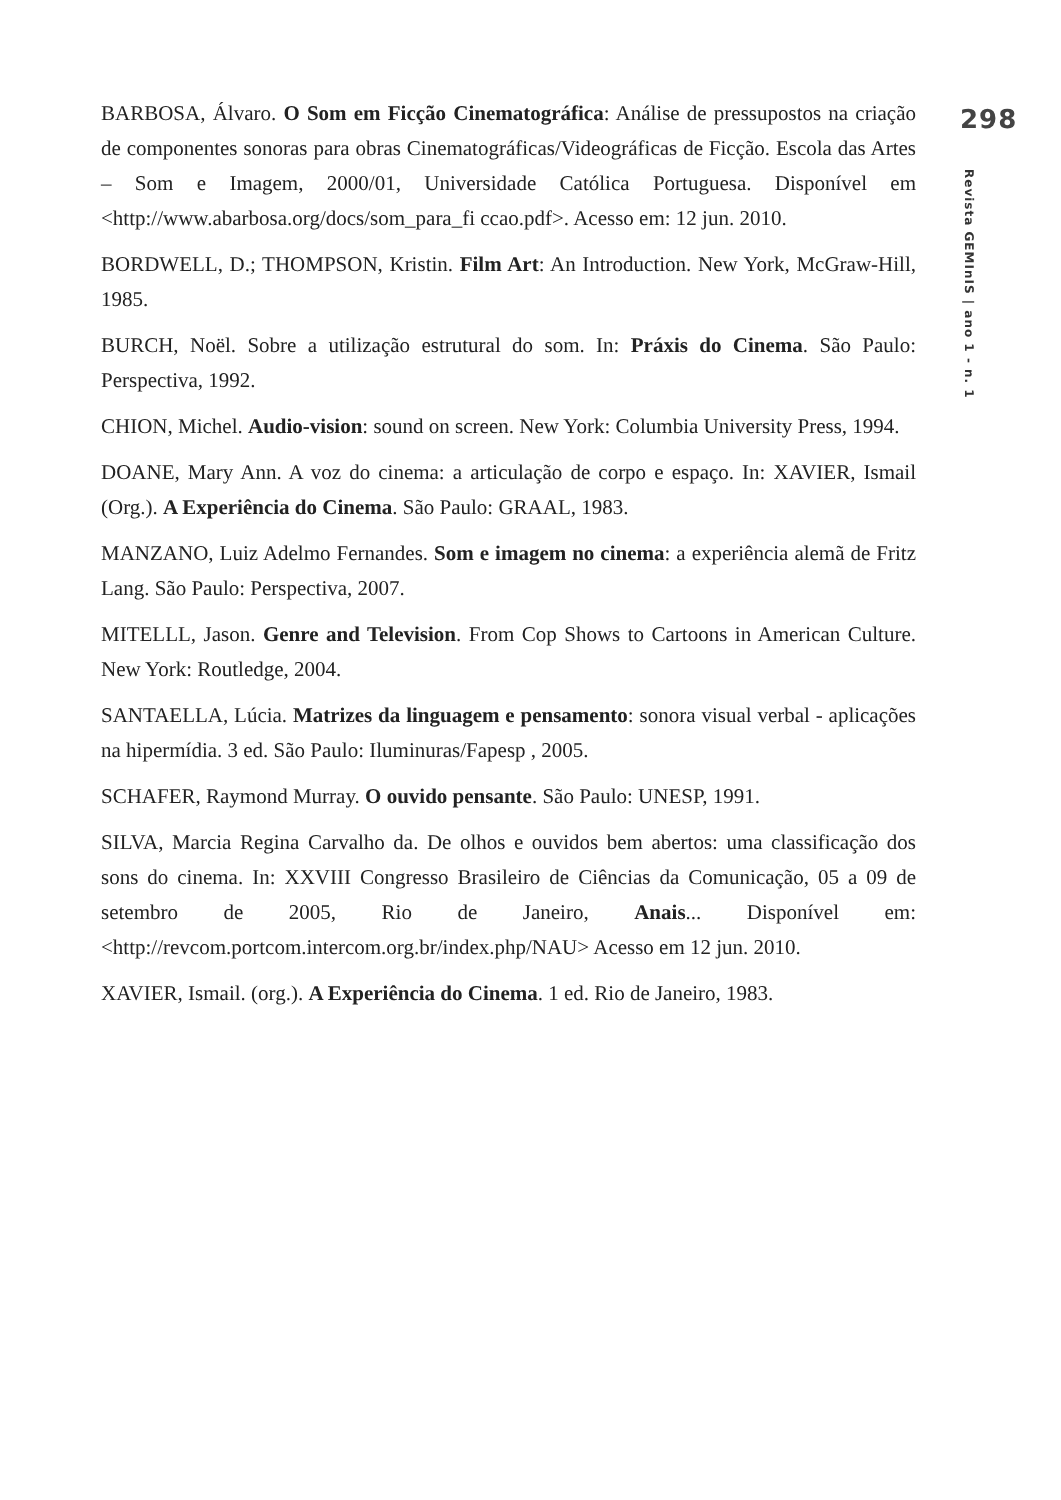BARBOSA, Álvaro. O Som em Ficção Cinematográfica: Análise de pressupostos na criação de componentes sonoras para obras Cinematográficas/Videográficas de Ficção. Escola das Artes – Som e Imagem, 2000/01, Universidade Católica Portuguesa. Disponível em <http://www.abarbosa.org/docs/som_para_fi ccao.pdf>. Acesso em: 12 jun. 2010.
BORDWELL, D.; THOMPSON, Kristin. Film Art: An Introduction. New York, McGraw-Hill, 1985.
BURCH, Noël. Sobre a utilização estrutural do som. In: Práxis do Cinema. São Paulo: Perspectiva, 1992.
CHION, Michel. Audio-vision: sound on screen. New York: Columbia University Press, 1994.
DOANE, Mary Ann. A voz do cinema: a articulação de corpo e espaço. In: XAVIER, Ismail (Org.). A Experiência do Cinema. São Paulo: GRAAL, 1983.
MANZANO, Luiz Adelmo Fernandes. Som e imagem no cinema: a experiência alemã de Fritz Lang. São Paulo: Perspectiva, 2007.
MITELLL, Jason. Genre and Television. From Cop Shows to Cartoons in American Culture. New York: Routledge, 2004.
SANTAELLA, Lúcia. Matrizes da linguagem e pensamento: sonora visual verbal - aplicações na hipermídia. 3 ed. São Paulo: Iluminuras/Fapesp , 2005.
SCHAFER, Raymond Murray. O ouvido pensante. São Paulo: UNESP, 1991.
SILVA, Marcia Regina Carvalho da. De olhos e ouvidos bem abertos: uma classificação dos sons do cinema. In: XXVIII Congresso Brasileiro de Ciências da Comunicação, 05 a 09 de setembro de 2005, Rio de Janeiro, Anais... Disponível em: <http://revcom.portcom.intercom.org.br/index.php/NAU> Acesso em 12 jun. 2010.
XAVIER, Ismail. (org.). A Experiência do Cinema. 1 ed. Rio de Janeiro, 1983.
298
Revista GEMInIS | ano 1 - n. 1